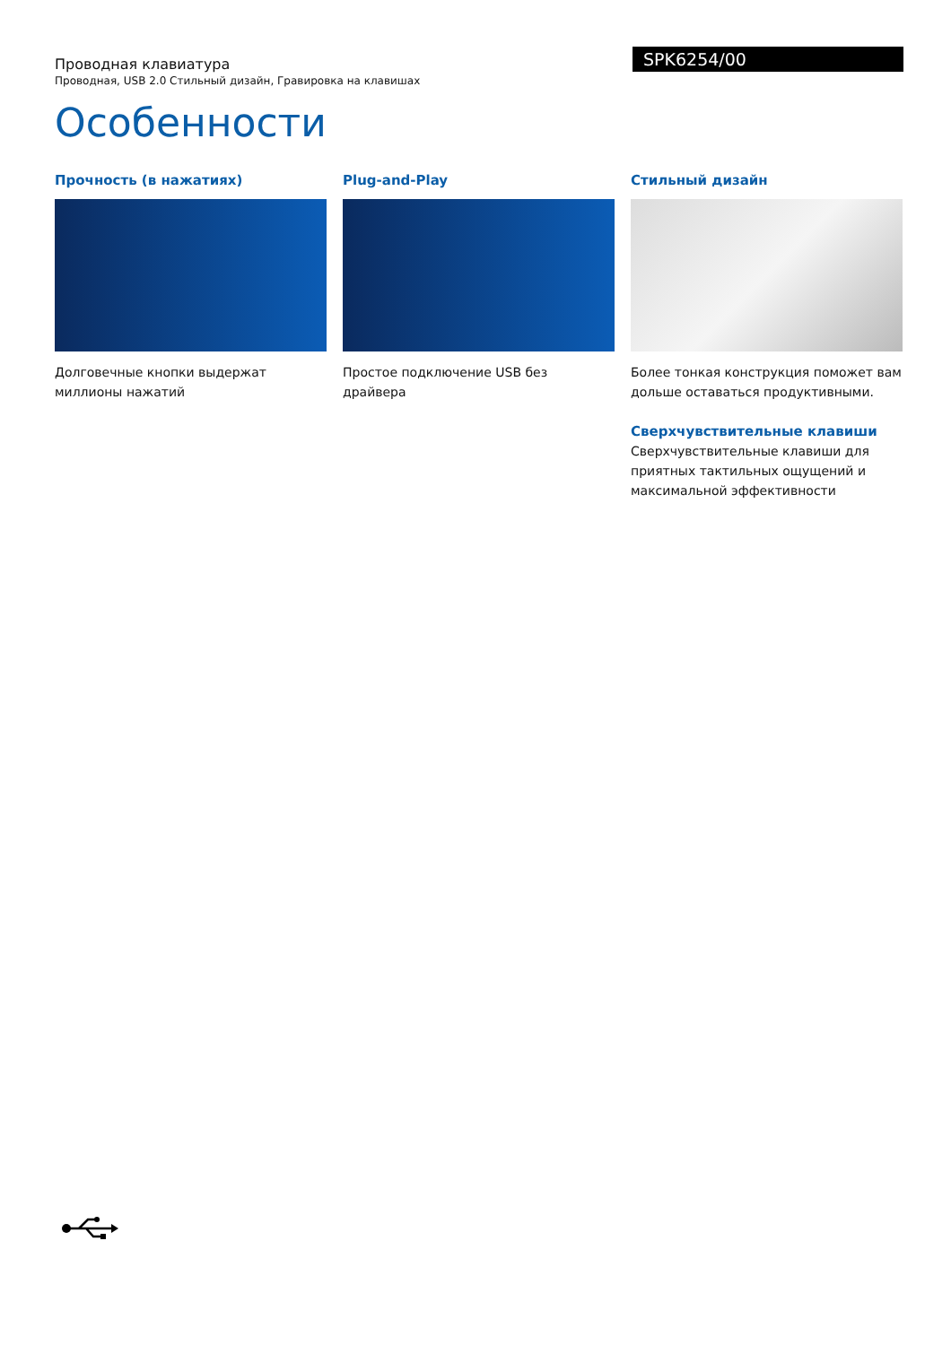Проводная клавиатура
Проводная, USB 2.0 Стильный дизайн, Гравировка на клавишах
SPK6254/00
Особенности
Прочность (в нажатиях)
Долговечные кнопки выдержат миллионы нажатий
Plug-and-Play
Простое подключение USB без драйвера
Стильный дизайн
Более тонкая конструкция поможет вам дольше оставаться продуктивными.
Сверхчувствительные клавиши
Сверхчувствительные клавиши для приятных тактильных ощущений и максимальной эффективности